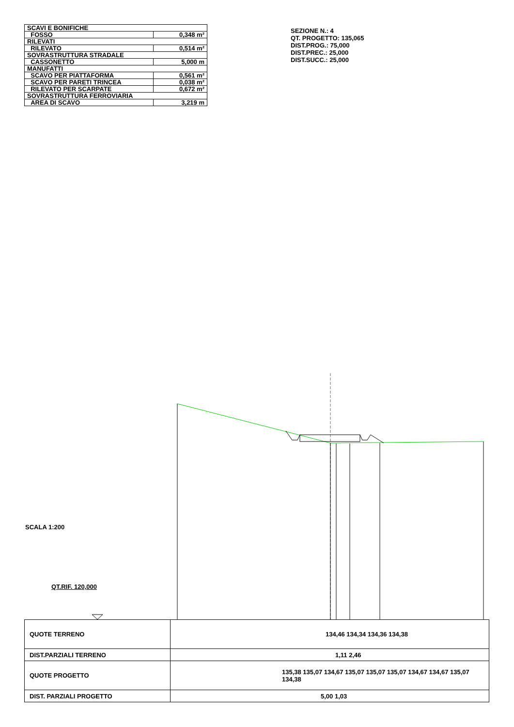| SCAVI E BONIFICHE | |
| FOSSO | 0,348 m² |
| RILEVATI | |
| RILEVATO | 0,514 m² |
| SOVRASTRUTTURA STRADALE | |
| CASSONETTO | 5,000 m |
| MANUFATTI | |
| SCAVO PER PIATTAFORMA | 0,561 m² |
| SCAVO PER PARETI TRINCEA | 0,038 m² |
| RILEVATO PER SCARPATE | 0,672 m² |
| SOVRASTRUTTURA FERROVIARIA | |
| AREA DI SCAVO | 3,219 m |
SEZIONE N.: 4
QT. PROGETTO: 135,065
DIST.PROG.: 75,000
DIST.PREC.: 25,000
DIST.SUCC.: 25,000
SCALA 1:200
QT.RIF. 120,000
| QUOTE TERRENO | 134,46 134,34 134,36 134,38 |
| DIST.PARZIALI TERRENO | 1,11 2,46 |
| QUOTE PROGETTO | 135,38 135,07 134,67 135,07 135,07 135,07 134,67 134,67 135,07 134,38 |
| DIST. PARZIALI PROGETTO | 5,00 1,03 |